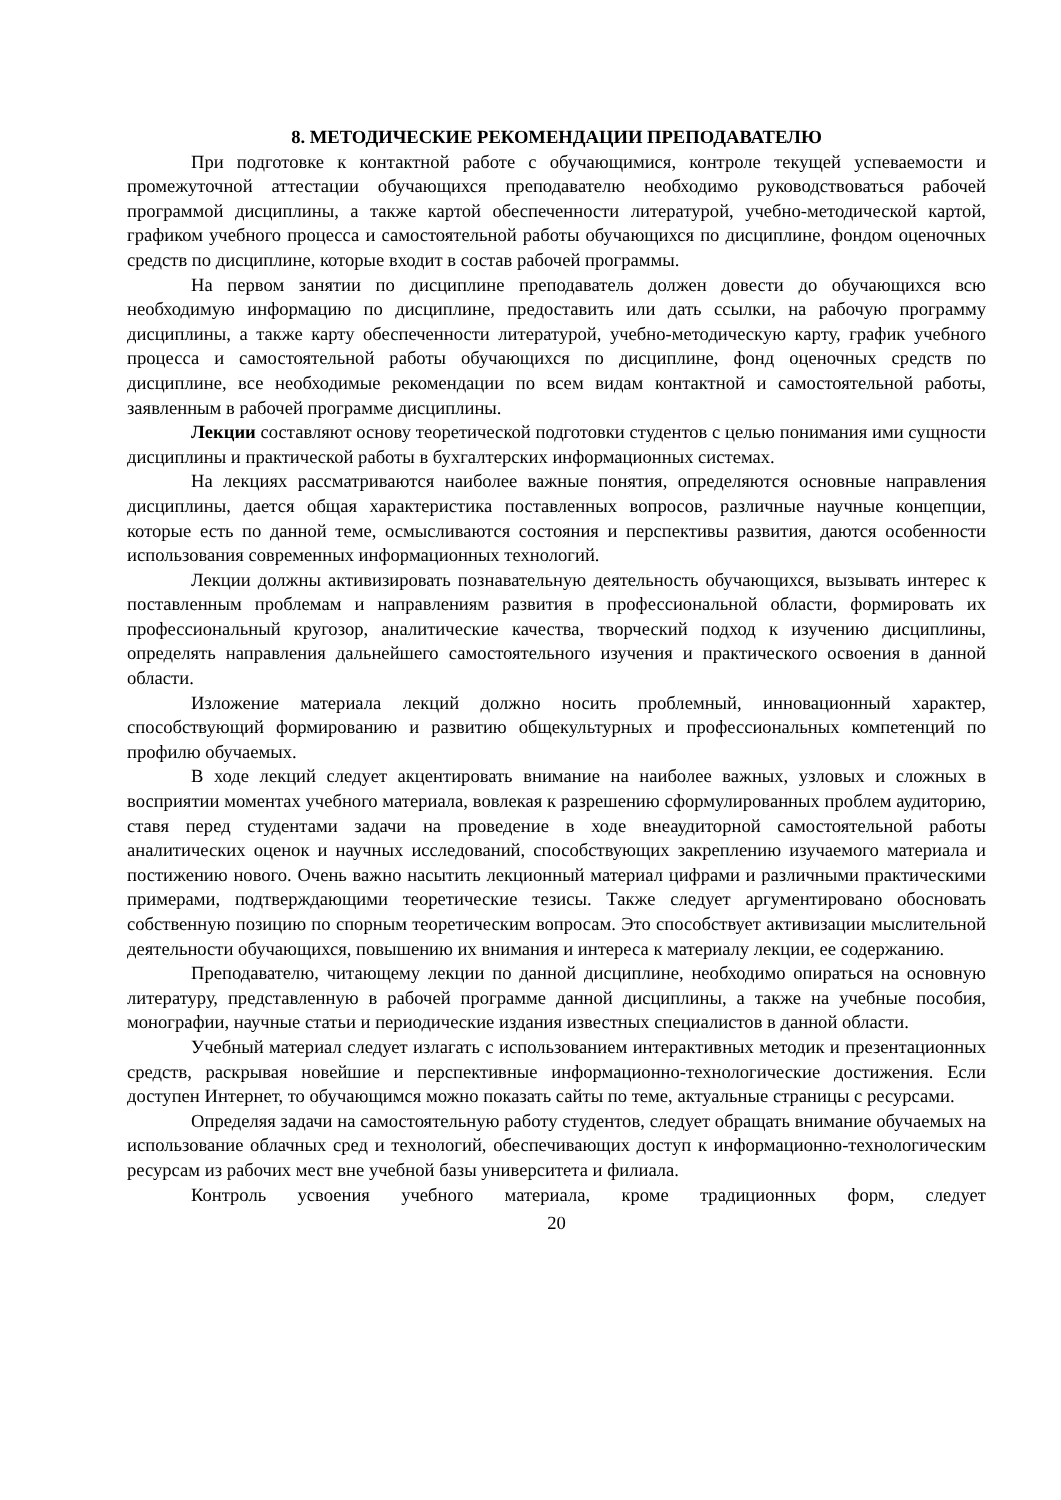8. МЕТОДИЧЕСКИЕ РЕКОМЕНДАЦИИ ПРЕПОДАВАТЕЛЮ
При подготовке к контактной работе с обучающимися, контроле текущей успеваемости и промежуточной аттестации обучающихся преподавателю необходимо руководствоваться рабочей программой дисциплины, а также картой обеспеченности литературой, учебно-методической картой, графиком учебного процесса и самостоятельной работы обучающихся по дисциплине, фондом оценочных средств по дисциплине, которые входит в состав рабочей программы.
На первом занятии по дисциплине преподаватель должен довести до обучающихся всю необходимую информацию по дисциплине, предоставить или дать ссылки, на рабочую программу дисциплины, а также карту обеспеченности литературой, учебно-методическую карту, график учебного процесса и самостоятельной работы обучающихся по дисциплине, фонд оценочных средств по дисциплине, все необходимые рекомендации по всем видам контактной и самостоятельной работы, заявленным в рабочей программе дисциплины.
Лекции составляют основу теоретической подготовки студентов с целью понимания ими сущности дисциплины и практической работы в бухгалтерских информационных системах.
На лекциях рассматриваются наиболее важные понятия, определяются основные направления дисциплины, дается общая характеристика поставленных вопросов, различные научные концепции, которые есть по данной теме, осмысливаются состояния и перспективы развития, даются особенности использования современных информационных технологий.
Лекции должны активизировать познавательную деятельность обучающихся, вызывать интерес к поставленным проблемам и направлениям развития в профессиональной области, формировать их профессиональный кругозор, аналитические качества, творческий подход к изучению дисциплины, определять направления дальнейшего самостоятельного изучения и практического освоения в данной области.
Изложение материала лекций должно носить проблемный, инновационный характер, способствующий формированию и развитию общекультурных и профессиональных компетенций по профилю обучаемых.
В ходе лекций следует акцентировать внимание на наиболее важных, узловых и сложных в восприятии моментах учебного материала, вовлекая к разрешению сформулированных проблем аудиторию, ставя перед студентами задачи на проведение в ходе внеаудиторной самостоятельной работы аналитических оценок и научных исследований, способствующих закреплению изучаемого материала и постижению нового. Очень важно насытить лекционный материал цифрами и различными практическими примерами, подтверждающими теоретические тезисы. Также следует аргументировано обосновать собственную позицию по спорным теоретическим вопросам. Это способствует активизации мыслительной деятельности обучающихся, повышению их внимания и интереса к материалу лекции, ее содержанию.
Преподавателю, читающему лекции по данной дисциплине, необходимо опираться на основную литературу, представленную в рабочей программе данной дисциплины, а также на учебные пособия, монографии, научные статьи и периодические издания известных специалистов в данной области.
Учебный материал следует излагать с использованием интерактивных методик и презентационных средств, раскрывая новейшие и перспективные информационно-технологические достижения. Если доступен Интернет, то обучающимся можно показать сайты по теме, актуальные страницы с ресурсами.
Определяя задачи на самостоятельную работу студентов, следует обращать внимание обучаемых на использование облачных сред и технологий, обеспечивающих доступ к информационно-технологическим ресурсам из рабочих мест вне учебной базы университета и филиала.
Контроль усвоения учебного материала, кроме традиционных форм, следует
20